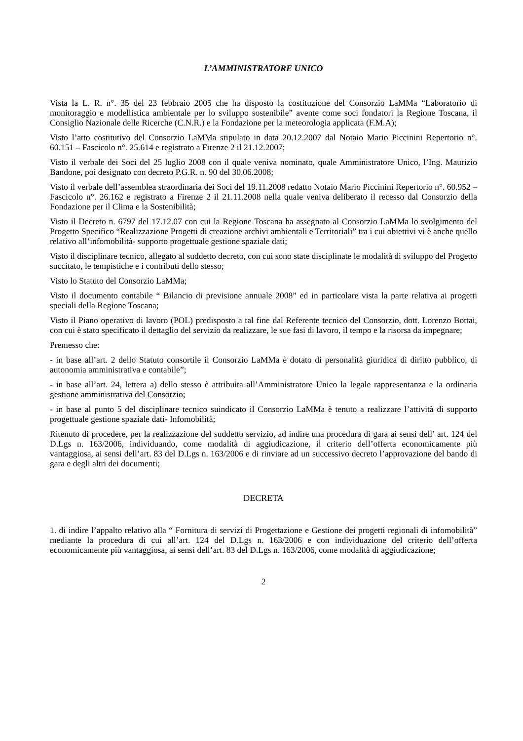L’AMMINISTRATORE UNICO
Vista la L. R. n°. 35 del 23 febbraio 2005 che ha disposto la costituzione del Consorzio LaMMa “Laboratorio di monitoraggio e modellistica ambientale per lo sviluppo sostenibile” avente come soci fondatori la Regione Toscana, il Consiglio Nazionale delle Ricerche (C.N.R.) e la Fondazione per la meteorologia applicata (F.M.A);
Visto l’atto costitutivo del Consorzio LaMMa stipulato in data 20.12.2007 dal Notaio Mario Piccinini Repertorio n°. 60.151 – Fascicolo n°. 25.614 e registrato a Firenze 2 il 21.12.2007;
Visto il verbale dei Soci del 25 luglio 2008 con il quale veniva nominato, quale Amministratore Unico, l’Ing. Maurizio Bandone, poi designato con decreto P.G.R. n. 90 del 30.06.2008;
Visto il verbale dell’assemblea straordinaria dei Soci del 19.11.2008 redatto Notaio Mario Piccinini Repertorio n°. 60.952 – Fascicolo n°. 26.162 e registrato a Firenze 2 il 21.11.2008 nella quale veniva deliberato il recesso dal Consorzio della Fondazione per il Clima e la Sostenibilità;
Visto il Decreto n. 6797 del 17.12.07 con cui la Regione Toscana ha assegnato al Consorzio LaMMa lo svolgimento del Progetto Specifico “Realizzazione Progetti di creazione archivi ambientali e Territoriali” tra i cui obiettivi vi è anche quello relativo all’infomobilità- supporto progettuale gestione spaziale dati;
Visto il disciplinare tecnico, allegato al suddetto decreto, con cui sono state disciplinate le modalità di sviluppo del Progetto succitato, le tempistiche e i contributi dello stesso;
Visto lo Statuto del Consorzio LaMMa;
Visto il documento contabile “ Bilancio di previsione annuale 2008” ed in particolare vista la parte relativa ai progetti speciali della Regione Toscana;
Visto il Piano operativo di lavoro (POL) predisposto a tal fine dal Referente tecnico del Consorzio, dott. Lorenzo Bottai, con cui è stato specificato il dettaglio del servizio da realizzare, le sue fasi di lavoro, il tempo e la risorsa da impegnare;
Premesso che:
- in base all’art. 2 dello Statuto consortile il Consorzio LaMMa è dotato di personalità giuridica di diritto pubblico, di autonomia amministrativa e contabile”;
- in base all’art. 24, lettera a) dello stesso è attribuita all’Amministratore Unico la legale rappresentanza e la ordinaria gestione amministrativa del Consorzio;
- in base al punto 5 del disciplinare tecnico suindicato il Consorzio LaMMa è tenuto a realizzare l’attività di supporto progettuale gestione spaziale dati- Infomobilità;
Ritenuto di procedere, per la realizzazione del suddetto servizio, ad indire una procedura di gara ai sensi dell’ art. 124 del D.Lgs n. 163/2006, individuando, come modalità di aggiudicazione, il criterio dell’offerta economicamente più vantaggiosa, ai sensi dell’art. 83 del D.Lgs n. 163/2006 e di rinviare ad un successivo decreto l’approvazione del bando di gara e degli altri dei documenti;
DECRETA
1. di indire l’appalto relativo alla “ Fornitura di servizi di Progettazione e Gestione dei progetti regionali di infomobilità” mediante la procedura di cui all’art. 124 del D.Lgs n. 163/2006 e con individuazione del criterio dell’offerta economicamente più vantaggiosa, ai sensi dell’art. 83 del D.Lgs n. 163/2006, come modalità di aggiudicazione;
2